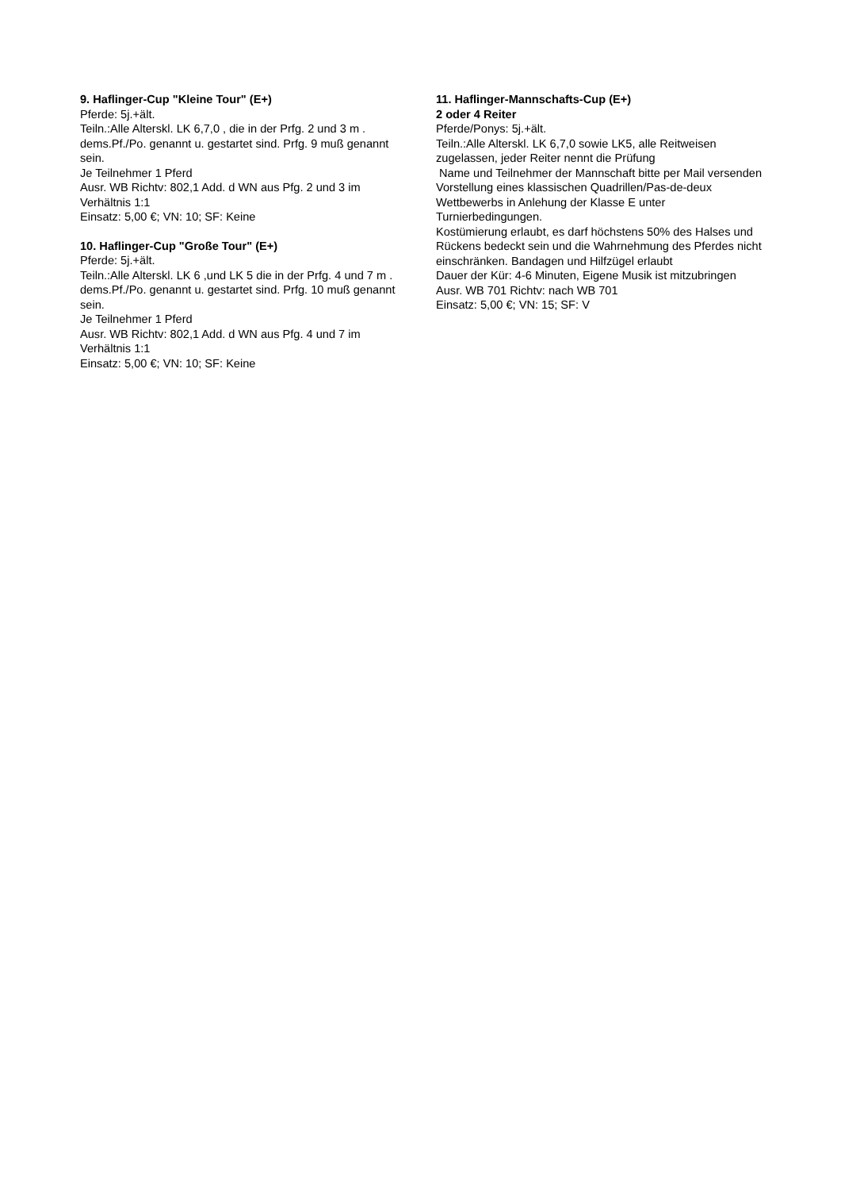9. Haflinger-Cup "Kleine Tour" (E+)
Pferde: 5j.+ält.
Teiln.:Alle Alterskl. LK 6,7,0 , die in der Prfg. 2 und 3 m . dems.Pf./Po. genannt u. gestartet sind. Prfg. 9 muß genannt sein.
Je Teilnehmer 1 Pferd
Ausr. WB Richtv: 802,1 Add. d WN aus Pfg. 2 und 3 im Verhältnis 1:1
Einsatz: 5,00 €; VN: 10; SF: Keine
10. Haflinger-Cup "Große Tour" (E+)
Pferde: 5j.+ält.
Teiln.:Alle Alterskl. LK 6 ,und LK 5 die in der Prfg. 4 und 7 m . dems.Pf./Po. genannt u. gestartet sind. Prfg. 10 muß genannt sein.
Je Teilnehmer 1 Pferd
Ausr. WB Richtv: 802,1 Add. d WN aus Pfg. 4 und 7 im Verhältnis 1:1
Einsatz: 5,00 €; VN: 10; SF: Keine
11. Haflinger-Mannschafts-Cup (E+)
2 oder 4 Reiter
Pferde/Ponys: 5j.+ält.
Teiln.:Alle Alterskl. LK 6,7,0 sowie LK5, alle Reitweisen zugelassen, jeder Reiter nennt die Prüfung
Name und Teilnehmer der Mannschaft bitte per Mail versenden
Vorstellung eines klassischen Quadrillen/Pas-de-deux Wettbewerbs in Anlehung der Klasse E unter Turnierbedingungen.
Kostümierung erlaubt, es darf höchstens 50% des Halses und Rückens bedeckt sein und die Wahrnehmung des Pferdes nicht einschränken. Bandagen und Hilfzügel erlaubt
Dauer der Kür: 4-6 Minuten, Eigene Musik ist mitzubringen
Ausr. WB 701 Richtv: nach WB 701
Einsatz: 5,00 €; VN: 15; SF: V